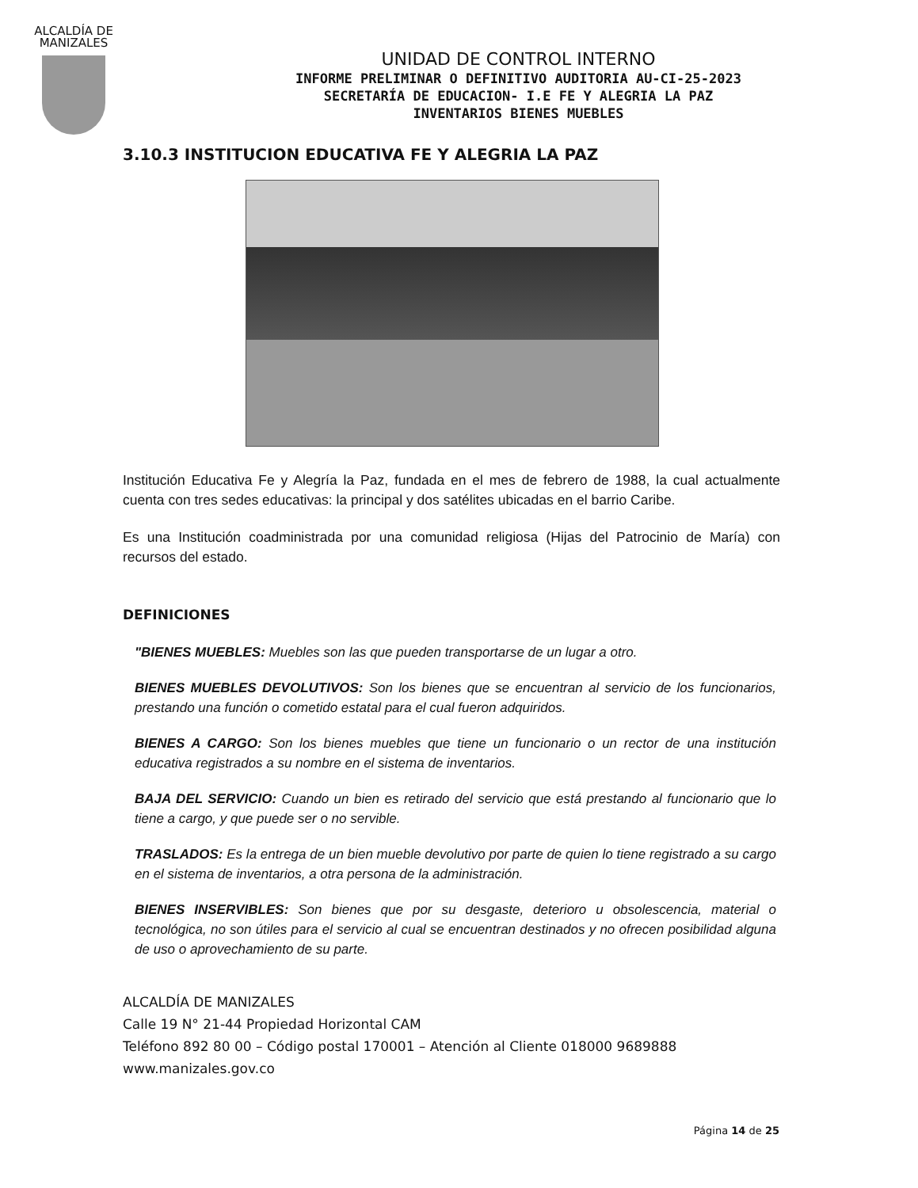ALCALDÍA DE
MANIZALES
UNIDAD DE CONTROL INTERNO
INFORME PRELIMINAR O DEFINITIVO AUDITORIA AU-CI-25-2023
SECRETARÍA DE EDUCACION- I.E FE Y ALEGRIA LA PAZ
INVENTARIOS BIENES MUEBLES
3.10.3 INSTITUCION EDUCATIVA FE Y ALEGRIA LA PAZ
Institución Educativa Fe y Alegría la Paz, fundada en el mes de febrero de 1988, la cual actualmente cuenta con tres sedes educativas: la principal y dos satélites ubicadas en el barrio Caribe.
Es una Institución coadministrada por una comunidad religiosa (Hijas del Patrocinio de María) con recursos del estado.
DEFINICIONES
"BIENES MUEBLES: Muebles son las que pueden transportarse de un lugar a otro.
BIENES MUEBLES DEVOLUTIVOS: Son los bienes que se encuentran al servicio de los funcionarios, prestando una función o cometido estatal para el cual fueron adquiridos.
BIENES A CARGO: Son los bienes muebles que tiene un funcionario o un rector de una institución educativa registrados a su nombre en el sistema de inventarios.
BAJA DEL SERVICIO: Cuando un bien es retirado del servicio que está prestando al funcionario que lo tiene a cargo, y que puede ser o no servible.
TRASLADOS: Es la entrega de un bien mueble devolutivo por parte de quien lo tiene registrado a su cargo en el sistema de inventarios, a otra persona de la administración.
BIENES INSERVIBLES: Son bienes que por su desgaste, deterioro u obsolescencia, material o tecnológica, no son útiles para el servicio al cual se encuentran destinados y no ofrecen posibilidad alguna de uso o aprovechamiento de su parte.
ALCALDÍA DE MANIZALES
Calle 19 N° 21-44 Propiedad Horizontal CAM
Teléfono 892 80 00 – Código postal 170001 – Atención al Cliente 018000 9689888
www.manizales.gov.co
Página 14 de 25